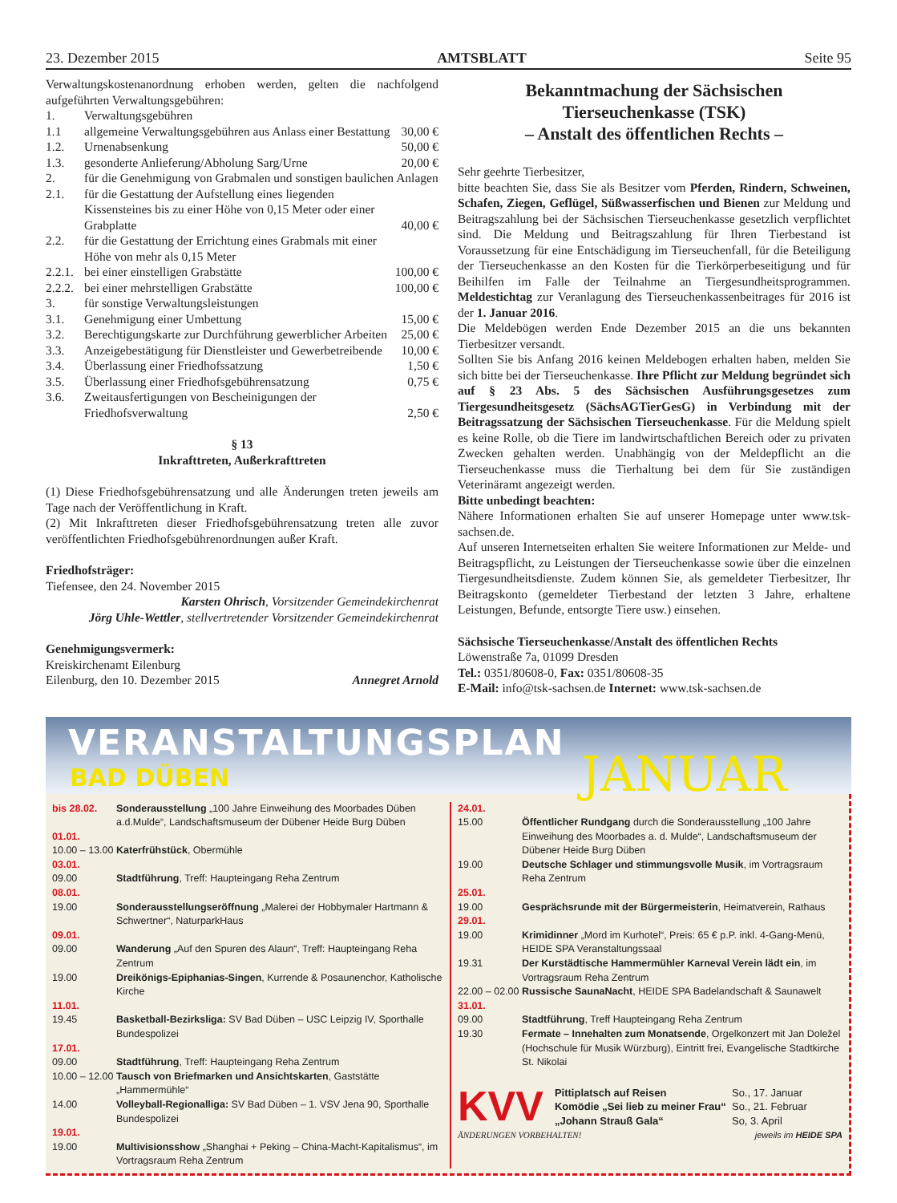23. Dezember 2015 AMTSBLATT Seite 95
Verwaltungskostenanordnung erhoben werden, gelten die nachfolgend aufgeführten Verwaltungsgebühren:
| 1. | Verwaltungsgebühren | |
| 1.1 | allgemeine Verwaltungsgebühren aus Anlass einer Bestattung | 30,00 € |
| 1.2. | Urnenabsenkung | 50,00 € |
| 1.3. | gesonderte Anlieferung/Abholung Sarg/Urne | 20,00 € |
| 2. | für die Genehmigung von Grabmalen und sonstigen baulichen Anlagen | |
| 2.1. | für die Gestattung der Aufstellung eines liegenden Kissensteines bis zu einer Höhe von 0,15 Meter oder einer Grabplatte | 40,00 € |
| 2.2. | für die Gestattung der Errichtung eines Grabmals mit einer Höhe von mehr als 0,15 Meter | |
| 2.2.1. | bei einer einstelligen Grabstätte | 100,00 € |
| 2.2.2. | bei einer mehrstelligen Grabstätte | 100,00 € |
| 3. | für sonstige Verwaltungsleistungen | |
| 3.1. | Genehmigung einer Umbettung | 15,00 € |
| 3.2. | Berechtigungskarte zur Durchführung gewerblicher Arbeiten | 25,00 € |
| 3.3. | Anzeigebestätigung für Dienstleister und Gewerbetreibende | 10,00 € |
| 3.4. | Überlassung einer Friedhofssatzung | 1,50 € |
| 3.5. | Überlassung einer Friedhofsgebührensatzung | 0,75 € |
| 3.6. | Zweitausfertigungen von Bescheinigungen der Friedhofsverwaltung | 2,50 € |
§ 13
Inkrafttreten, Außerkrafttreten
(1) Diese Friedhofsgebührensatzung und alle Änderungen treten jeweils am Tage nach der Veröffentlichung in Kraft.
(2) Mit Inkrafttreten dieser Friedhofsgebührensatzung treten alle zuvor veröffentlichten Friedhofsgebührenordnungen außer Kraft.
Friedhofsträger:
Tiefensee, den 24. November 2015
Karsten Ohrisch, Vorsitzender Gemeindekirchenrat
Jörg Uhle-Wettler, stellvertretender Vorsitzender Gemeindekirchenrat
Genehmigungsvermerk:
Kreiskirchenamt Eilenburg
Eilenburg, den 10. Dezember 2015 Annegret Arnold
Bekanntmachung der Sächsischen Tierseuchenkasse (TSK)
– Anstalt des öffentlichen Rechts –
Sehr geehrte Tierbesitzer,
bitte beachten Sie, dass Sie als Besitzer vom Pferden, Rindern, Schweinen, Schafen, Ziegen, Geflügel, Süßwasserfischen und Bienen zur Meldung und Beitragszahlung bei der Sächsischen Tierseuchenkasse gesetzlich verpflichtet sind. Die Meldung und Beitragszahlung für Ihren Tierbestand ist Voraussetzung für eine Entschädigung im Tierseuchenfall, für die Beteiligung der Tierseuchenkasse an den Kosten für die Tierkörperbeseitigung und für Beihilfen im Falle der Teilnahme an Tiergesundheitsprogrammen. Meldestichtag zur Veranlagung des Tierseuchenkassenbeitrages für 2016 ist der 1. Januar 2016.
Die Meldebögen werden Ende Dezember 2015 an die uns bekannten Tierbesitzer versandt.
Sollten Sie bis Anfang 2016 keinen Meldebogen erhalten haben, melden Sie sich bitte bei der Tierseuchenkasse. Ihre Pflicht zur Meldung begründet sich auf § 23 Abs. 5 des Sächsischen Ausführungsgesetzes zum Tiergesundheitsgesetz (SächsAGTierGesG) in Verbindung mit der Beitragssatzung der Sächsischen Tierseuchenkasse. Für die Meldung spielt es keine Rolle, ob die Tiere im landwirtschaftlichen Bereich oder zu privaten Zwecken gehalten werden. Unabhängig von der Meldepflicht an die Tierseuchenkasse muss die Tierhaltung bei dem für Sie zuständigen Veterinäramt angezeigt werden.
Bitte unbedingt beachten:
Nähere Informationen erhalten Sie auf unserer Homepage unter www.tsk-sachsen.de.
Auf unseren Internetseiten erhalten Sie weitere Informationen zur Melde- und Beitragspflicht, zu Leistungen der Tierseuchenkasse sowie über die einzelnen Tiergesundheitsdienste. Zudem können Sie, als gemeldeter Tierbesitzer, Ihr Beitragskonto (gemeldeter Tierbestand der letzten 3 Jahre, erhaltene Leistungen, Befunde, entsorgte Tiere usw.) einsehen.
Sächsische Tierseuchenkasse/Anstalt des öffentlichen Rechts
Löwenstraße 7a, 01099 Dresden
Tel.: 0351/80608-0, Fax: 0351/80608-35
E-Mail: info@tsk-sachsen.de Internet: www.tsk-sachsen.de
VERANSTALTUNGSPLAN
BAD DÜBEN JANUAR
| bis 28.02. | Sonderausstellung „100 Jahre Einweihung des Moorbades Düben a.d.Mulde“, Landschaftsmuseum der Dübener Heide Burg Düben |
| 01.01. | |
| 10.00 – 13.00 | Katerfrühstück , Obermühle |
| 03.01. | |
| 09.00 | Stadtführung , Treff: Haupteingang Reha Zentrum |
| 08.01. | |
| 19.00 | Sonderausstellungseröffnung „Malerei der Hobbymaler Hartmann & Schwertner“, NaturparkHaus |
| 09.01. | |
| 09.00 | Wanderung „Auf den Spuren des Alaun“, Treff: Haupteingang Reha Zentrum |
| 19.00 | Dreikönigs-Epiphanias-Singen , Kurrende & Posaunenchor, Katholische Kirche |
| 11.01. | |
| 19.45 | Basketball-Bezirksliga: SV Bad Düben – USC Leipzig IV, Sporthalle Bundespolizei |
| 17.01. | |
| 09.00 | Stadtführung , Treff: Haupteingang Reha Zentrum |
| 10.00 – 12.00 | Tausch von Briefmarken und Ansichtskarten , Gaststätte „Hammermühle“ |
| 14.00 | Volleyball-Regionalliga: SV Bad Düben – 1. VSV Jena 90, Sporthalle Bundespolizei |
| 19.01. | |
| 19.00 | Multivisionsshow „Shanghai + Peking – China-Macht-Kapitalismus“, im Vortragsraum Reha Zentrum |
| 24.01. | |
| 15.00 | Öffentlicher Rundgang durch die Sonderausstellung „100 Jahre Einweihung des Moorbades a. d. Mulde“, Landschaftsmuseum der Dübener Heide Burg Düben |
| 19.00 | Deutsche Schlager und stimmungsvolle Musik , im Vortragsraum Reha Zentrum |
| 25.01. | |
| 19.00 | Gesprächsrunde mit der Bürgermeisterin , Heimatverein, Rathaus |
| 29.01. | |
| 19.00 | Krimidinner „Mord im Kurhotel“, Preis: 65 € p.P. inkl. 4-Gang-Menü, HEIDE SPA Veranstaltungssaal |
| 19.31 | Der Kurstädtische Hammermühler Karneval Verein lädt ein , im Vortragsraum Reha Zentrum |
| 22.00 – 02.00 | Russische SaunaNacht , HEIDE SPA Badelandschaft & Saunawelt |
| 31.01. | |
| 09.00 | Stadtführung , Treff Haupteingang Reha Zentrum |
| 19.30 | Fermate – Innehalten zum Monatsende , Orgelkonzert mit Jan Doležel (Hochschule für Musik Würzburg), Eintritt frei, Evangelische Stadtkirche St. Nikolai |
KVV
| Pittiplatsch auf Reisen | So., 17. Januar |
| Komödie „Sei lieb zu meiner Frau“ | So., 21. Februar |
| „Johann Strauß Gala“ | So, 3. April |
ÄNDERUNGEN VORBEHALTEN! jeweils im HEIDE SPA